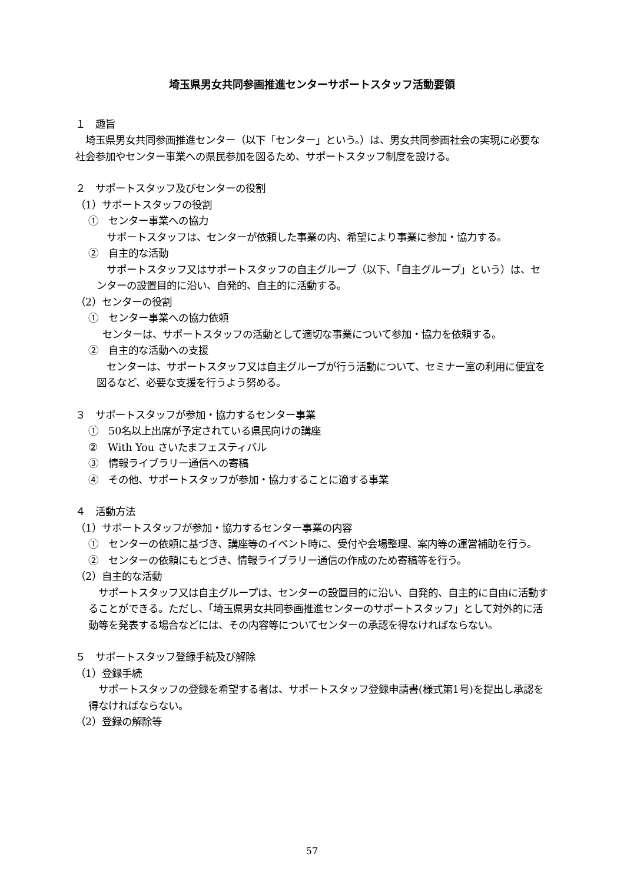埼玉県男女共同参画推進センターサポートスタッフ活動要領
１　趣旨
　埼玉県男女共同参画推進センター（以下「センター」という。）は、男女共同参画社会の実現に必要な社会参加やセンター事業への県民参加を図るため、サポートスタッフ制度を設ける。
２　サポートスタッフ及びセンターの役割
（1）サポートスタッフの役割
①　センター事業への協力
　サポートスタッフは、センターが依頼した事業の内、希望により事業に参加・協力する。
②　自主的な活動
　サポートスタッフ又はサポートスタッフの自主グループ（以下、「自主グループ」という）は、センターの設置目的に沿い、自発的、自主的に活動する。
（2）センターの役割
①　センター事業への協力依頼
センターは、サポートスタッフの活動として適切な事業について参加・協力を依頼する。
②　自主的な活動への支援
　センターは、サポートスタッフ又は自主グループが行う活動について、セミナー室の利用に便宜を図るなど、必要な支援を行うよう努める。
３　サポートスタッフが参加・協力するセンター事業
①　50名以上出席が予定されている県民向けの講座
②　With You さいたまフェスティバル
③　情報ライブラリー通信への寄稿
④　その他、サポートスタッフが参加・協力することに適する事業
４　活動方法
（1）サポートスタッフが参加・協力するセンター事業の内容
①　センターの依頼に基づき、講座等のイベント時に、受付や会場整理、案内等の運営補助を行う。
②　センターの依頼にもとづき、情報ライブラリー通信の作成のため寄稿等を行う。
（2）自主的な活動
　サポートスタッフ又は自主グループは、センターの設置目的に沿い、自発的、自主的に自由に活動することができる。ただし、「埼玉県男女共同参画推進センターのサポートスタッフ」として対外的に活動等を発表する場合などには、その内容等についてセンターの承認を得なければならない。
５　サポートスタッフ登録手続及び解除
（1）登録手続
　サポートスタッフの登録を希望する者は、サポートスタッフ登録申請書(様式第1号)を提出し承認を得なければならない。
（2）登録の解除等
57